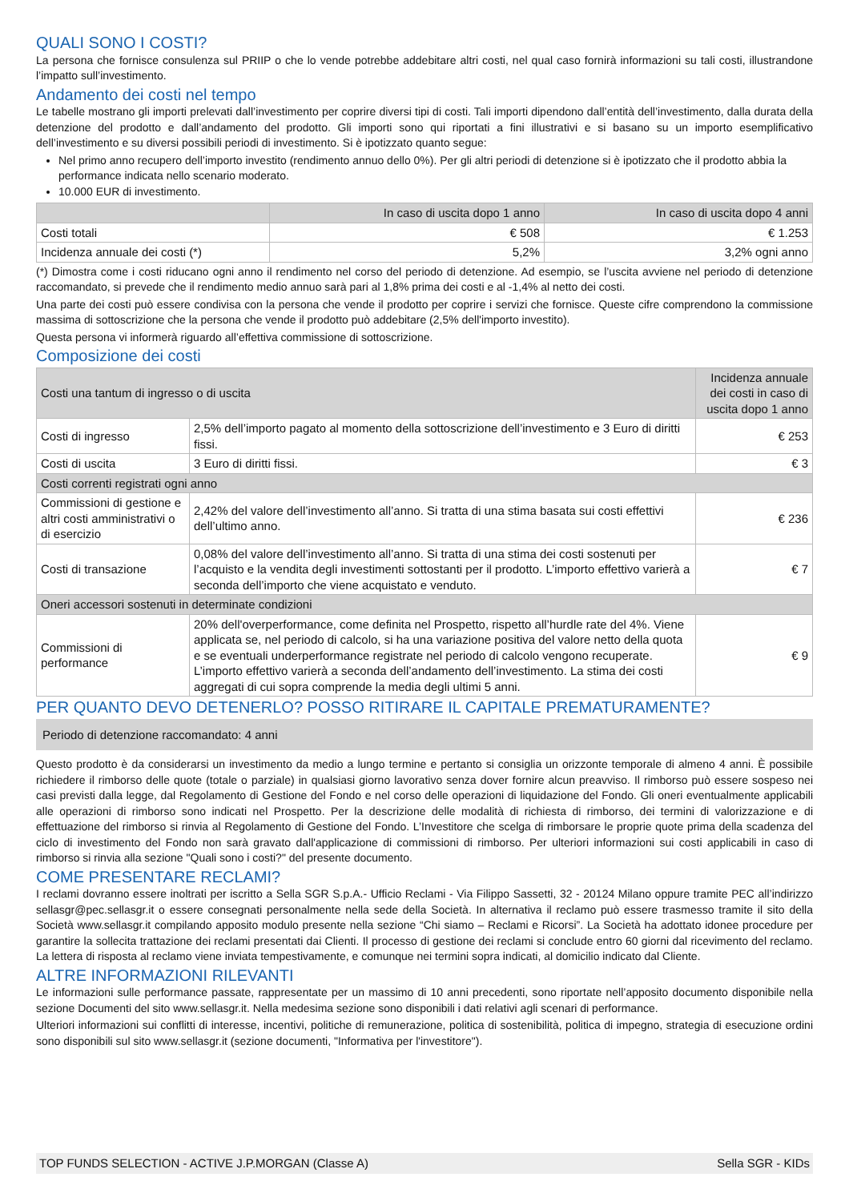QUALI SONO I COSTI?
La persona che fornisce consulenza sul PRIIP o che lo vende potrebbe addebitare altri costi, nel qual caso fornirà informazioni su tali costi, illustrandone l’impatto sull’investimento.
Andamento dei costi nel tempo
Le tabelle mostrano gli importi prelevati dall’investimento per coprire diversi tipi di costi. Tali importi dipendono dall’entità dell’investimento, dalla durata della detenzione del prodotto e dall’andamento del prodotto. Gli importi sono qui riportati a fini illustrativi e si basano su un importo esemplificativo dell’investimento e su diversi possibili periodi di investimento. Si è ipotizzato quanto segue:
Nel primo anno recupero dell’importo investito (rendimento annuo dello 0%). Per gli altri periodi di detenzione si è ipotizzato che il prodotto abbia la performance indicata nello scenario moderato.
10.000 EUR di investimento.
| | In caso di uscita dopo 1 anno | In caso di uscita dopo 4 anni |
| --- | --- | --- |
| Costi totali | € 508 | € 1.253 |
| Incidenza annuale dei costi (*) | 5,2% | 3,2% ogni anno |
(*) Dimostra come i costi riducano ogni anno il rendimento nel corso del periodo di detenzione. Ad esempio, se l’uscita avviene nel periodo di detenzione raccomandato, si prevede che il rendimento medio annuo sarà pari al 1,8% prima dei costi e al -1,4% al netto dei costi.
Una parte dei costi può essere condivisa con la persona che vende il prodotto per coprire i servizi che fornisce. Queste cifre comprendono la commissione massima di sottoscrizione che la persona che vende il prodotto può addebitare (2,5% dell'importo investito).
Questa persona vi informerà riguardo all’effettiva commissione di sottoscrizione.
Composizione dei costi
| Costi una tantum di ingresso o di uscita | | Incidenza annuale dei costi in caso di uscita dopo 1 anno |
| Costi di ingresso | 2,5% dell’importo pagato al momento della sottoscrizione dell’investimento e 3 Euro di diritti fissi. | € 253 |
| Costi di uscita | 3 Euro di diritti fissi. | € 3 |
| Costi correnti registrati ogni anno | | |
| Commissioni di gestione e altri costi amministrativi o di esercizio | 2,42% del valore dell’investimento all’anno. Si tratta di una stima basata sui costi effettivi dell’ultimo anno. | € 236 |
| Costi di transazione | 0,08% del valore dell’investimento all’anno. Si tratta di una stima dei costi sostenuti per l’acquisto e la vendita degli investimenti sottostanti per il prodotto. L’importo effettivo varierà a seconda dell’importo che viene acquistato e venduto. | € 7 |
| Oneri accessori sostenuti in determinate condizioni | | |
| Commissioni di performance | 20% dell'overperformance, come definita nel Prospetto, rispetto all’hurdle rate del 4%. Viene applicata se, nel periodo di calcolo, si ha una variazione positiva del valore netto della quota e se eventuali underperformance registrate nel periodo di calcolo vengono recuperate. L’importo effettivo varierà a seconda dell’andamento dell’investimento. La stima dei costi aggregati di cui sopra comprende la media degli ultimi 5 anni. | € 9 |
PER QUANTO DEVO DETENERLO? POSSO RITIRARE IL CAPITALE PREMATURAMENTE?
Periodo di detenzione raccomandato: 4 anni
Questo prodotto è da considerarsi un investimento da medio a lungo termine e pertanto si consiglia un orizzonte temporale di almeno 4 anni. È possibile richiedere il rimborso delle quote (totale o parziale) in qualsiasi giorno lavorativo senza dover fornire alcun preavviso. Il rimborso può essere sospeso nei casi previsti dalla legge, dal Regolamento di Gestione del Fondo e nel corso delle operazioni di liquidazione del Fondo. Gli oneri eventualmente applicabili alle operazioni di rimborso sono indicati nel Prospetto. Per la descrizione delle modalità di richiesta di rimborso, dei termini di valorizzazione e di effettuazione del rimborso si rinvia al Regolamento di Gestione del Fondo. L’Investitore che scelga di rimborsare le proprie quote prima della scadenza del ciclo di investimento del Fondo non sarà gravato dall'applicazione di commissioni di rimborso. Per ulteriori informazioni sui costi applicabili in caso di rimborso si rinvia alla sezione "Quali sono i costi?" del presente documento.
COME PRESENTARE RECLAMI?
I reclami dovranno essere inoltrati per iscritto a Sella SGR S.p.A.- Ufficio Reclami - Via Filippo Sassetti, 32 - 20124 Milano oppure tramite PEC all’indirizzo sellasgr@pec.sellasgr.it o essere consegnati personalmente nella sede della Società. In alternativa il reclamo può essere trasmesso tramite il sito della Società www.sellasgr.it compilando apposito modulo presente nella sezione “Chi siamo – Reclami e Ricorsi”. La Società ha adottato idonee procedure per garantire la sollecita trattazione dei reclami presentati dai Clienti. Il processo di gestione dei reclami si conclude entro 60 giorni dal ricevimento del reclamo. La lettera di risposta al reclamo viene inviata tempestivamente, e comunque nei termini sopra indicati, al domicilio indicato dal Cliente.
ALTRE INFORMAZIONI RILEVANTI
Le informazioni sulle performance passate, rappresentate per un massimo di 10 anni precedenti, sono riportate nell’apposito documento disponibile nella sezione Documenti del sito www.sellasgr.it. Nella medesima sezione sono disponibili i dati relativi agli scenari di performance.
Ulteriori informazioni sui conflitti di interesse, incentivi, politiche di remunerazione, politica di sostenibilità, politica di impegno, strategia di esecuzione ordini sono disponibili sul sito www.sellasgr.it (sezione documenti, "Informativa per l'investitore").
TOP FUNDS SELECTION - ACTIVE J.P.MORGAN (Classe A) Sella SGR - KIDs